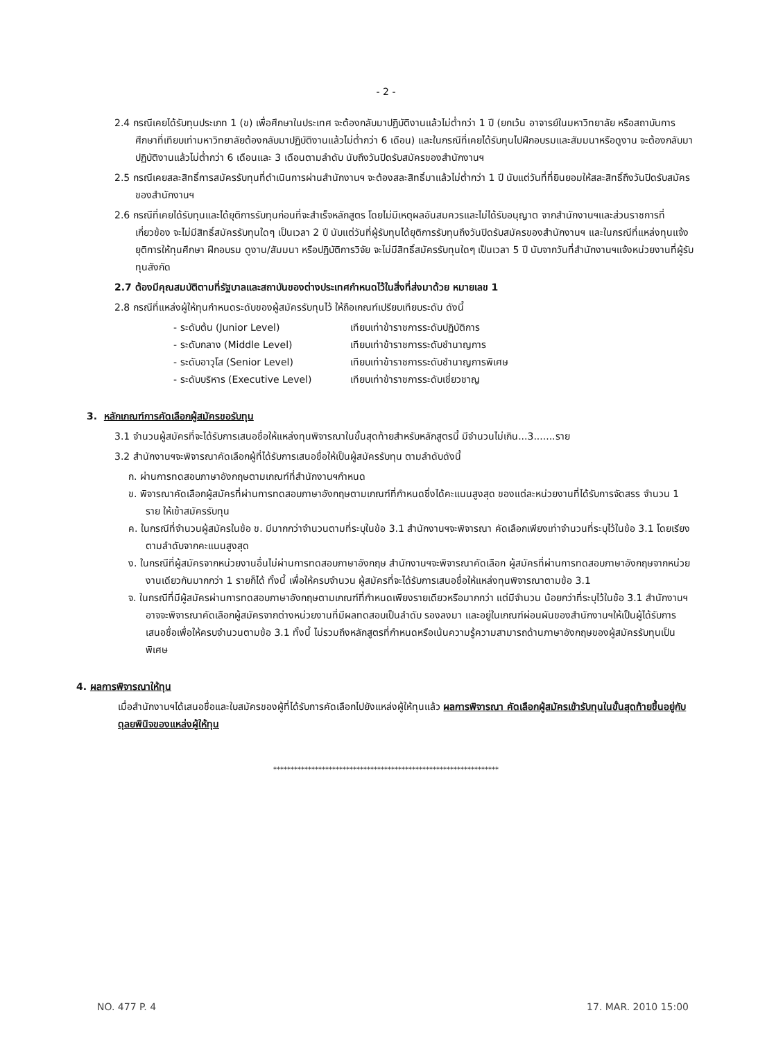- 2 -
2.4 กรณีเคยได้รับทุนประเภท 1 (ข) เพื่อศึกษาในประเทศ จะต้องกลับมาปฏิบัติงานแล้วไม่ต่ำกว่า 1 ปี (ยกเว้น อาจารย์ในมหาวิทยาลัย หรือสถาบันการศึกษาที่เทียบเท่ามหาวิทยาลัยต้องกลับมาปฏิบัติงานแล้วไม่ต่ำกว่า 6 เดือน) และในกรณีที่เคยได้รับทุนไปฝึกอบรมและสัมมนาหรือดูงาน จะต้องกลับมาปฏิบัติงานแล้วไม่ต่ำกว่า 6 เดือนและ 3 เดือนตามลำดับ นับถึงวันปิดรับสมัครของสำนักงานฯ
2.5 กรณีเคยสละสิทธิ์การสมัครรับทุนที่ดำเนินการผ่านสำนักงานฯ จะต้องสละสิทธิ์มาแล้วไม่ต่ำกว่า 1 ปี นับแต่วันที่ที่ยินยอมให้สละสิทธิ์ถึงวันปิดรับสมัครของสำนักงานฯ
2.6 กรณีที่เคยได้รับทุนและได้ยุติการรับทุนก่อนที่จะสำเร็จหลักสูตร โดยไม่มีเหตุผลอันสมควรและไม่ได้รับอนุญาต จากสำนักงานฯและส่วนราชการที่เกี่ยวข้อง จะไม่มีสิทธิ์สมัครรับทุนใดๆ เป็นเวลา 2 ปี นับแต่วันที่ผู้รับทุนได้ยุติการรับทุนถึงวันปิดรับสมัครของสำนักงานฯ และในกรณีที่แหล่งทุนแจ้งยุติการให้ทุนศึกษา ฝึกอบรม ดูงาน/สัมมนา หรือปฏิบัติการวิจัย จะไม่มีสิทธิ์สมัครรับทุนใดๆ เป็นเวลา 5 ปี นับจากวันที่สำนักงานฯแจ้งหน่วยงานที่ผู้รับทุนสังกัด
2.7 ต้องมีคุณสมบัติตามที่รัฐบาลและสถาบันของต่างประเทศกำหนดไว้ในสิ่งที่ส่งมาด้วย หมายเลข 1
2.8 กรณีที่แหล่งผู้ให้ทุนกำหนดระดับของผู้สมัครรับทุนไว้ ให้ถือเกณฑ์เปรียบเทียบระดับ ดังนี้
- ระดับต้น (Junior Level) เทียบเท่าข้าราชการระดับปฏิบัติการ
- ระดับกลาง (Middle Level) เทียบเท่าข้าราชการระดับชำนาญการ
- ระดับอาวุโส (Senior Level) เทียบเท่าข้าราชการระดับชำนาญการพิเศษ
- ระดับบริหาร (Executive Level) เทียบเท่าข้าราชการระดับเชี่ยวชาญ
3. หลักเกณฑ์การคัดเลือกผู้สมัครขอรับทุน
3.1 จำนวนผู้สมัครที่จะได้รับการเสนอชื่อให้แหล่งทุนพิจารณาในขั้นสุดท้ายสำหรับหลักสูตรนี้ มีจำนวนไม่เกิน...3.......ราย
3.2 สำนักงานฯจะพิจารณาคัดเลือกผู้ที่ได้รับการเสนอชื่อให้เป็นผู้สมัครรับทุน ตามลำดับดังนี้
ก. ผ่านการทดสอบภาษาอังกฤษตามเกณฑ์ที่สำนักงานฯกำหนด
ข. พิจารณาคัดเลือกผู้สมัครที่ผ่านการทดสอบภาษาอังกฤษตามเกณฑ์ที่กำหนดซึ่งได้คะแนนสูงสุด ของแต่ละหน่วยงานที่ได้รับการจัดสรร จำนวน 1 ราย ให้เข้าสมัครรับทุน
ค. ในกรณีที่จำนวนผู้สมัครในข้อ ข. มีมากกว่าจำนวนตามที่ระบุในข้อ 3.1 สำนักงานฯจะพิจารณา คัดเลือกเพียงเท่าจำนวนที่ระบุไว้ในข้อ 3.1 โดยเรียงตามลำดับจากคะแนนสูงสุด
ง. ในกรณีที่ผู้สมัครจากหน่วยงานอื่นไม่ผ่านการทดสอบภาษาอังกฤษ สำนักงานฯจะพิจารณาคัดเลือก ผู้สมัครที่ผ่านการทดสอบภาษาอังกฤษจากหน่วยงานเดียวกันมากกว่า 1 รายก็ได้ ทั้งนี้ เพื่อให้ครบจำนวน ผู้สมัครที่จะได้รับการเสนอชื่อให้แหล่งทุนพิจารณาตามข้อ 3.1
จ. ในกรณีที่มีผู้สมัครผ่านการทดสอบภาษาอังกฤษตามเกณฑ์ที่กำหนดเพียงรายเดียวหรือมากกว่า แต่มีจำนวน น้อยกว่าที่ระบุไว้ในข้อ 3.1 สำนักงานฯอาจจะพิจารณาคัดเลือกผู้สมัครจากต่างหน่วยงานที่มีผลทดสอบเป็นลำดับ รองลงมา และอยู่ในเกณฑ์ผ่อนผันของสำนักงานฯให้เป็นผู้ได้รับการเสนอชื่อเพื่อให้ครบจำนวนตามข้อ 3.1 ทั้งนี้ ไม่รวมถึงหลักสูตรที่กำหนดหรือเน้นความรู้ความสามารถด้านภาษาอังกฤษของผู้สมัครรับทุนเป็นพิเศษ
4. ผลการพิจารณาให้ทุน
เมื่อสำนักงานฯได้เสนอชื่อและใบสมัครของผู้ที่ได้รับการคัดเลือกไปยังแหล่งผู้ให้ทุนแล้ว ผลการพิจารณา คัดเลือกผู้สมัครเข้ารับทุนในขั้นสุดท้ายขึ้นอยู่กับดุลยพินิจของแหล่งผู้ให้ทุน
*****************************************************************
NO. 477 P. 4 17. MAR. 2010 15:00